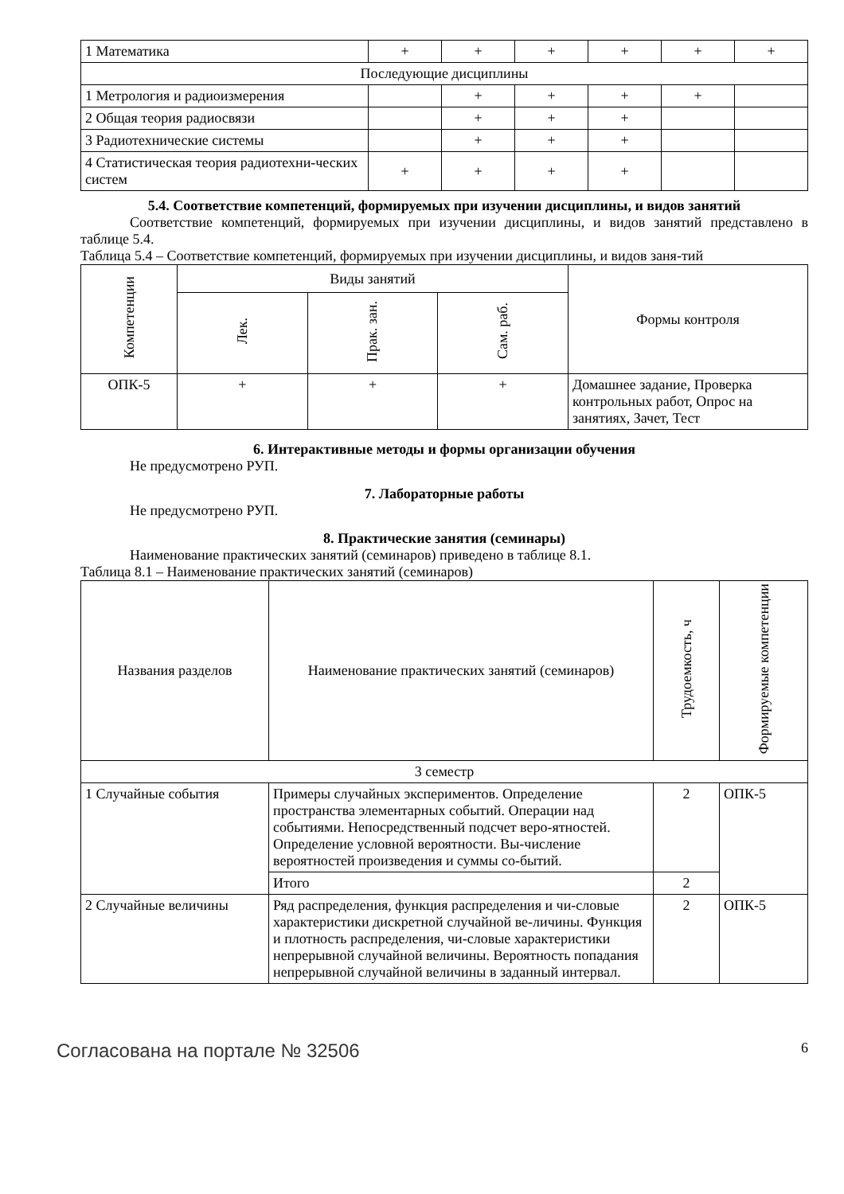| 1 Математика | + | + | + | + | + | + |
| Последующие дисциплины | | | | | | |
| 1 Метрология и радиоизмерения | | + | + | + | + | |
| 2 Общая теория радиосвязи | | + | + | + | | |
| 3 Радиотехнические системы | | + | + | + | | |
| 4 Статистическая теория радиотехни-ческих систем | + | + | + | + | | |
5.4. Соответствие компетенций, формируемых при изучении дисциплины, и видов занятий
Соответствие компетенций, формируемых при изучении дисциплины, и видов занятий представлено в таблице 5.4.
Таблица 5.4 – Соответствие компетенций, формируемых при изучении дисциплины, и видов заня-тий
| Компетенции | Виды занятий | | | Формы контроля |
| --- | --- | --- | --- | --- |
| | Лек. | Прак. зан. | Сам. раб. | |
| ОПК-5 | + | + | + | Домашнее задание, Проверка контрольных работ, Опрос на занятиях, Зачет, Тест |
6. Интерактивные методы и формы организации обучения
Не предусмотрено РУП.
7. Лабораторные работы
Не предусмотрено РУП.
8. Практические занятия (семинары)
Наименование практических занятий (семинаров) приведено в таблице 8.1.
Таблица 8.1 – Наименование практических занятий (семинаров)
| Названия разделов | Наименование практических занятий (семинаров) | Трудоемкость, ч | Формируемые компетенции |
| --- | --- | --- | --- |
| 3 семестр | | | |
| 1 Случайные события | Примеры случайных экспериментов. Определение пространства элементарных событий. Операции над событиями. Непосредственный подсчет веро-ятностей. Определение условной вероятности. Вы-числение вероятностей произведения и суммы со-бытий. | 2 | ОПК-5 |
| | Итого | 2 | |
| 2 Случайные величины | Ряд распределения, функция распределения и чи-словые характеристики дискретной случайной ве-личины. Функция и плотность распределения, чи-словые характеристики непрерывной случайной величины. Вероятность попадания непрерывной случайной величины в заданный интервал. | 2 | ОПК-5 |
Согласована на портале № 32506 6